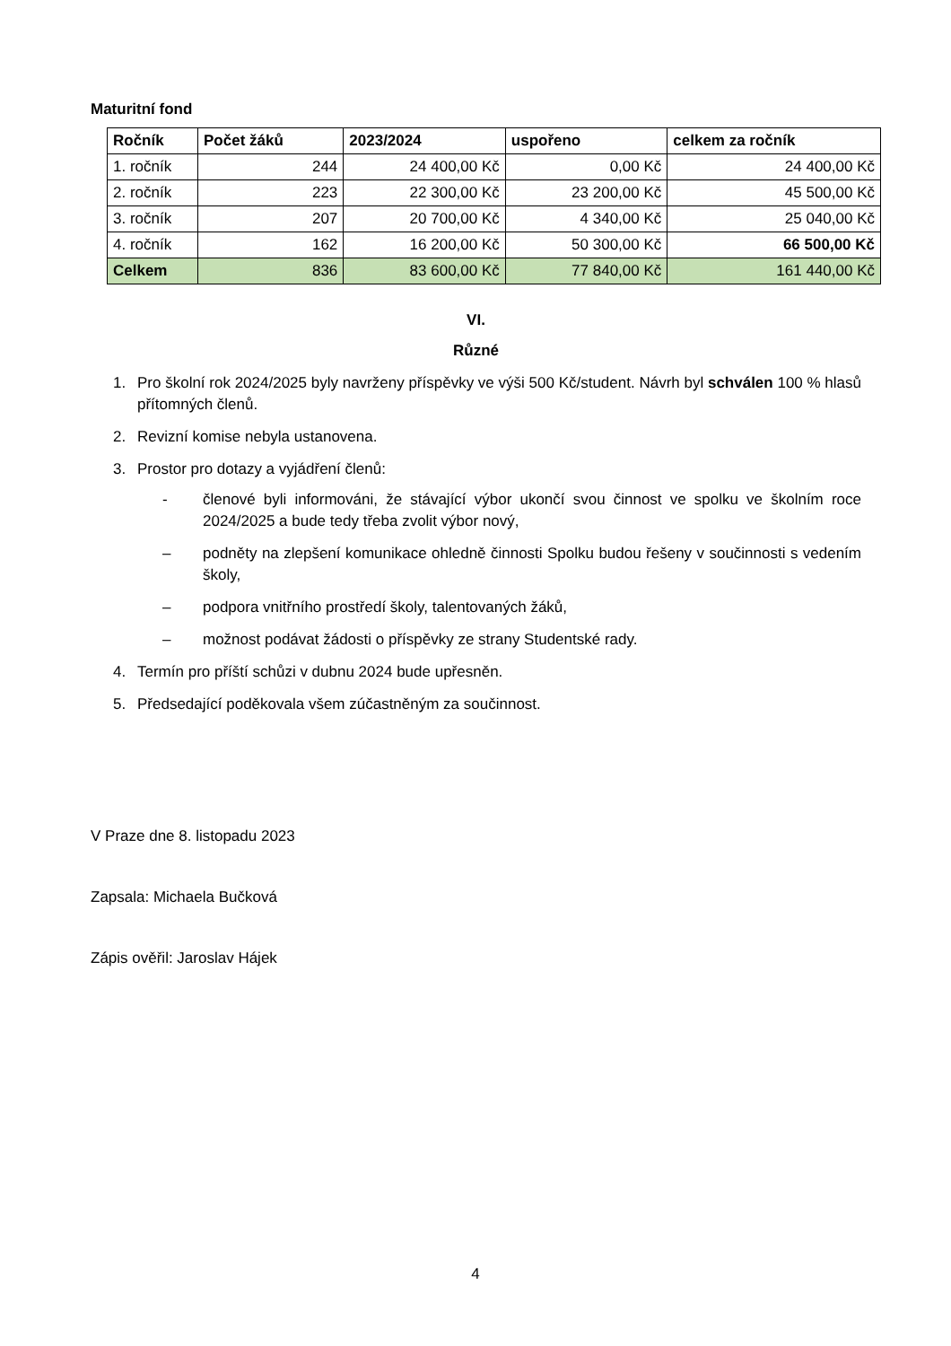Maturitní fond
| Ročník | Počet žáků | 2023/2024 | uspořeno | celkem za ročník |
| --- | --- | --- | --- | --- |
| 1. ročník | 244 | 24 400,00 Kč | 0,00 Kč | 24 400,00 Kč |
| 2. ročník | 223 | 22 300,00 Kč | 23 200,00 Kč | 45 500,00 Kč |
| 3. ročník | 207 | 20 700,00 Kč | 4 340,00 Kč | 25 040,00 Kč |
| 4. ročník | 162 | 16 200,00 Kč | 50 300,00 Kč | 66 500,00 Kč |
| Celkem | 836 | 83 600,00 Kč | 77 840,00 Kč | 161 440,00 Kč |
VI.
Různé
1. Pro školní rok 2024/2025 byly navrženy příspěvky ve výši 500 Kč/student. Návrh byl schválen 100 % hlasů přítomných členů.
2. Revizní komise nebyla ustanovena.
3. Prostor pro dotazy a vyjádření členů:
- členové byli informováni, že stávající výbor ukončí svou činnost ve spolku ve školním roce 2024/2025 a bude tedy třeba zvolit výbor nový,
– podněty na zlepšení komunikace ohledně činnosti Spolku budou řešeny v součinnosti s vedením školy,
– podpora vnitřního prostředí školy, talentovaných žáků,
– možnost podávat žádosti o příspěvky ze strany Studentské rady.
4. Termín pro příští schůzi v dubnu 2024 bude upřesněn.
5. Předsedající poděkovala všem zúčastněným za součinnost.
V Praze dne 8. listopadu 2023
Zapsala: Michaela Bučková
Zápis ověřil: Jaroslav Hájek
4